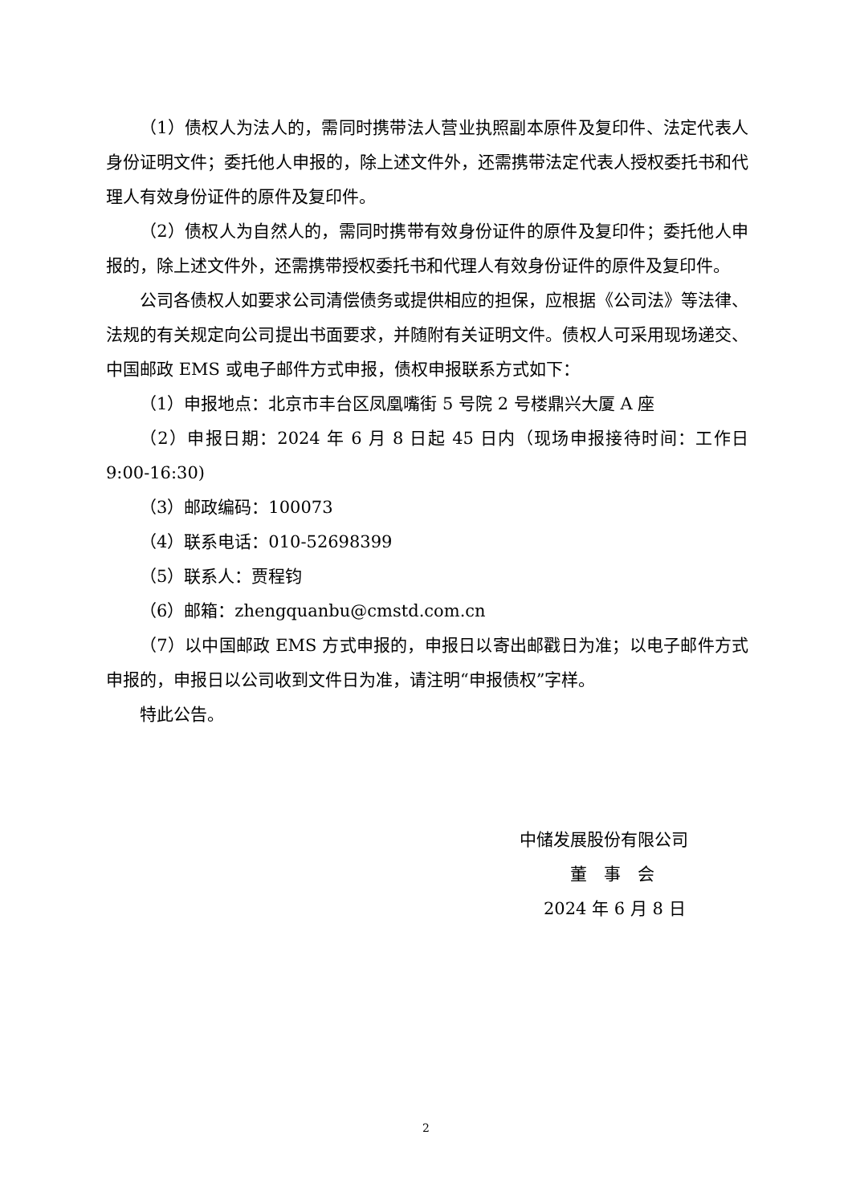（1）债权人为法人的，需同时携带法人营业执照副本原件及复印件、法定代表人身份证明文件；委托他人申报的，除上述文件外，还需携带法定代表人授权委托书和代理人有效身份证件的原件及复印件。
（2）债权人为自然人的，需同时携带有效身份证件的原件及复印件；委托他人申报的，除上述文件外，还需携带授权委托书和代理人有效身份证件的原件及复印件。
公司各债权人如要求公司清偿债务或提供相应的担保，应根据《公司法》等法律、法规的有关规定向公司提出书面要求，并随附有关证明文件。债权人可采用现场递交、中国邮政 EMS 或电子邮件方式申报，债权申报联系方式如下：
（1）申报地点：北京市丰台区凤凰嘴街 5 号院 2 号楼鼎兴大厦 A 座
（2）申报日期：2024 年 6 月 8 日起 45 日内（现场申报接待时间：工作日 9:00-16:30)
（3）邮政编码：100073
（4）联系电话：010-52698399
（5）联系人：贾程钧
（6）邮箱：zhengquanbu@cmstd.com.cn
（7）以中国邮政 EMS 方式申报的，申报日以寄出邮戳日为准；以电子邮件方式申报的，申报日以公司收到文件日为准，请注明“申报债权”字样。
特此公告。
中储发展股份有限公司
董　事　会
2024 年 6 月 8 日
2